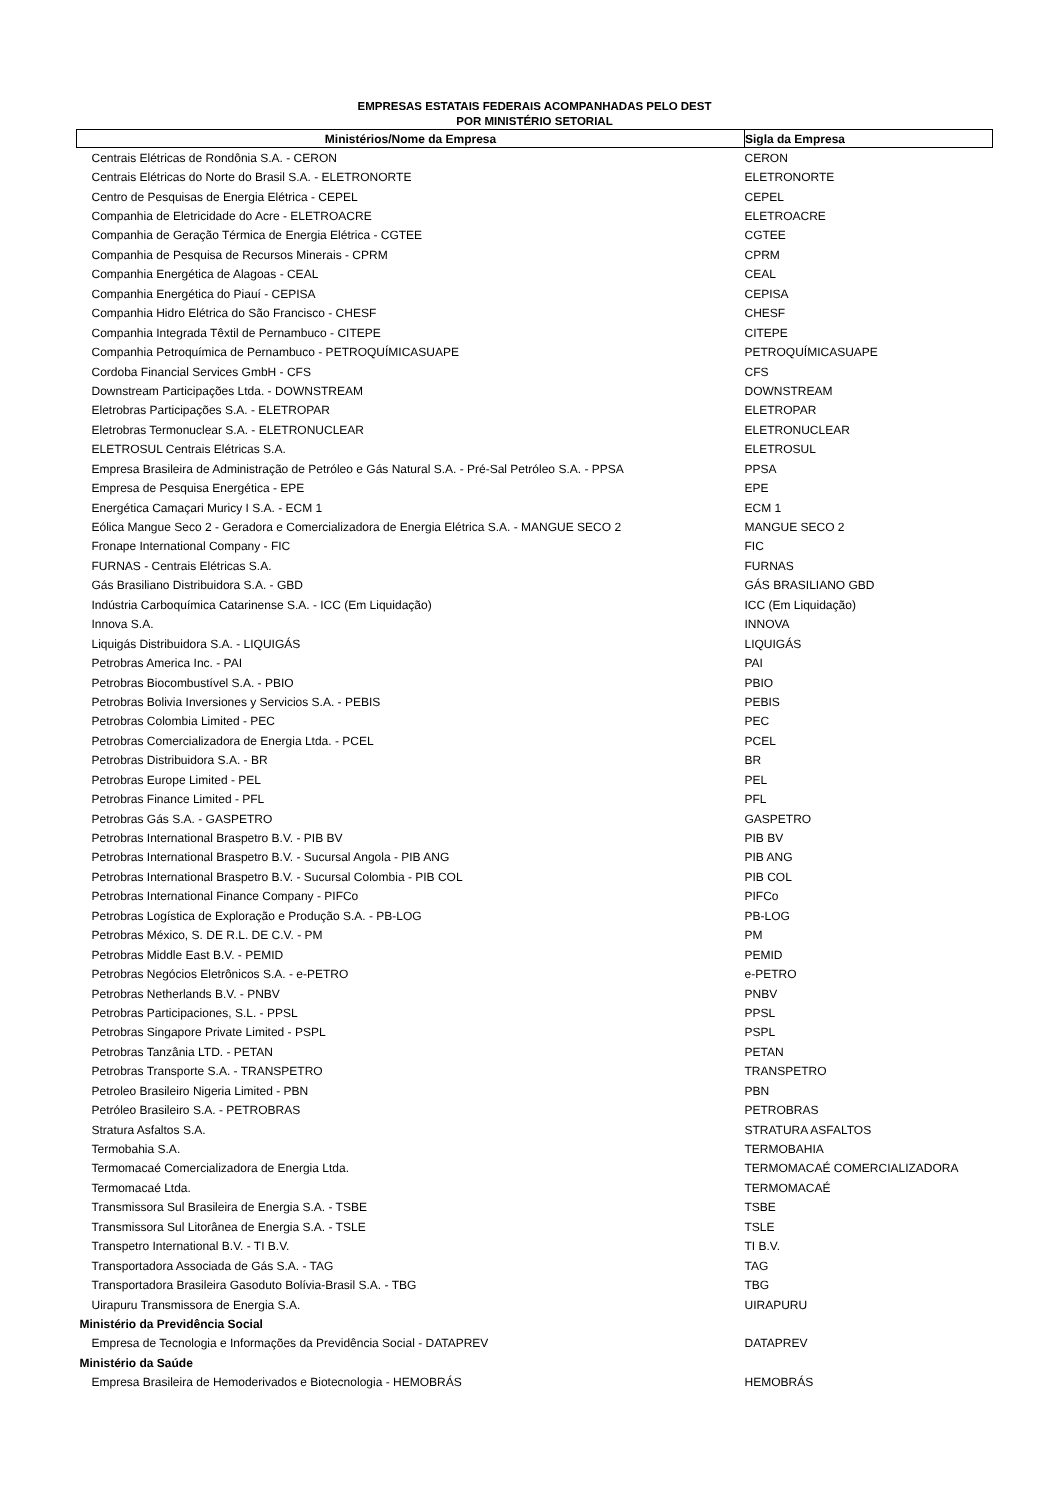EMPRESAS ESTATAIS FEDERAIS ACOMPANHADAS PELO DEST
POR MINISTÉRIO SETORIAL
| Ministérios/Nome da Empresa | Sigla da Empresa |
| --- | --- |
| Centrais Elétricas de Rondônia S.A. - CERON | CERON |
| Centrais Elétricas do Norte do Brasil S.A. - ELETRONORTE | ELETRONORTE |
| Centro de Pesquisas de Energia Elétrica - CEPEL | CEPEL |
| Companhia de Eletricidade do Acre - ELETROACRE | ELETROACRE |
| Companhia de Geração Térmica de Energia Elétrica - CGTEE | CGTEE |
| Companhia de Pesquisa de Recursos Minerais - CPRM | CPRM |
| Companhia Energética de Alagoas - CEAL | CEAL |
| Companhia Energética do Piauí - CEPISA | CEPISA |
| Companhia Hidro Elétrica do São Francisco - CHESF | CHESF |
| Companhia Integrada Têxtil de Pernambuco - CITEPE | CITEPE |
| Companhia Petroquímica de Pernambuco - PETROQUÍMICASUAPE | PETROQUÍMICASUAPE |
| Cordoba Financial Services GmbH - CFS | CFS |
| Downstream Participações Ltda. - DOWNSTREAM | DOWNSTREAM |
| Eletrobras Participações S.A. - ELETROPAR | ELETROPAR |
| Eletrobras Termonuclear S.A. - ELETRONUCLEAR | ELETRONUCLEAR |
| ELETROSUL Centrais Elétricas S.A. | ELETROSUL |
| Empresa Brasileira de Administração de Petróleo e Gás Natural S.A. - Pré-Sal Petróleo S.A. - PPSA | PPSA |
| Empresa de Pesquisa Energética - EPE | EPE |
| Energética Camaçari Muricy I S.A. - ECM 1 | ECM 1 |
| Eólica Mangue Seco 2 - Geradora e Comercializadora de Energia Elétrica S.A. - MANGUE SECO 2 | MANGUE SECO 2 |
| Fronape International Company - FIC | FIC |
| FURNAS - Centrais Elétricas S.A. | FURNAS |
| Gás Brasiliano Distribuidora S.A. - GBD | GÁS BRASILIANO GBD |
| Indústria Carboquímica Catarinense S.A. - ICC (Em Liquidação) | ICC (Em Liquidação) |
| Innova S.A. | INNOVA |
| Liquigás Distribuidora S.A. - LIQUIGÁS | LIQUIGÁS |
| Petrobras America Inc. - PAI | PAI |
| Petrobras Biocombustível S.A. - PBIO | PBIO |
| Petrobras Bolivia Inversiones y Servicios S.A. - PEBIS | PEBIS |
| Petrobras Colombia Limited - PEC | PEC |
| Petrobras Comercializadora de Energia Ltda. - PCEL | PCEL |
| Petrobras Distribuidora S.A. - BR | BR |
| Petrobras Europe Limited - PEL | PEL |
| Petrobras Finance Limited - PFL | PFL |
| Petrobras Gás S.A. - GASPETRO | GASPETRO |
| Petrobras International Braspetro B.V. - PIB BV | PIB BV |
| Petrobras International Braspetro B.V. - Sucursal Angola - PIB ANG | PIB ANG |
| Petrobras International Braspetro B.V. - Sucursal Colombia - PIB COL | PIB COL |
| Petrobras International Finance Company - PIFCo | PIFCo |
| Petrobras Logística de Exploração e Produção S.A. - PB-LOG | PB-LOG |
| Petrobras México, S. DE R.L. DE C.V. - PM | PM |
| Petrobras Middle East B.V. - PEMID | PEMID |
| Petrobras Negócios Eletrônicos S.A. - e-PETRO | e-PETRO |
| Petrobras Netherlands B.V. - PNBV | PNBV |
| Petrobras Participaciones, S.L. - PPSL | PPSL |
| Petrobras Singapore Private Limited - PSPL | PSPL |
| Petrobras Tanzânia LTD. - PETAN | PETAN |
| Petrobras Transporte S.A. - TRANSPETRO | TRANSPETRO |
| Petroleo Brasileiro Nigeria Limited - PBN | PBN |
| Petróleo Brasileiro S.A. - PETROBRAS | PETROBRAS |
| Stratura Asfaltos S.A. | STRATURA ASFALTOS |
| Termobahia S.A. | TERMOBAHIA |
| Termomacaé Comercializadora de Energia Ltda. | TERMOMACAÉ COMERCIALIZADORA |
| Termomacaé Ltda. | TERMOMACAÉ |
| Transmissora Sul Brasileira de Energia S.A. - TSBE | TSBE |
| Transmissora Sul Litorânea de Energia S.A. - TSLE | TSLE |
| Transpetro International B.V. - TI B.V. | TI B.V. |
| Transportadora Associada de Gás S.A. - TAG | TAG |
| Transportadora Brasileira Gasoduto Bolívia-Brasil S.A. - TBG | TBG |
| Uirapuru Transmissora de Energia S.A. | UIRAPURU |
| Ministério da Previdência Social | |
| Empresa de Tecnologia e Informações da Previdência Social - DATAPREV | DATAPREV |
| Ministério da Saúde | |
| Empresa Brasileira de Hemoderivados e Biotecnologia - HEMOBRÁS | HEMOBRÁS |